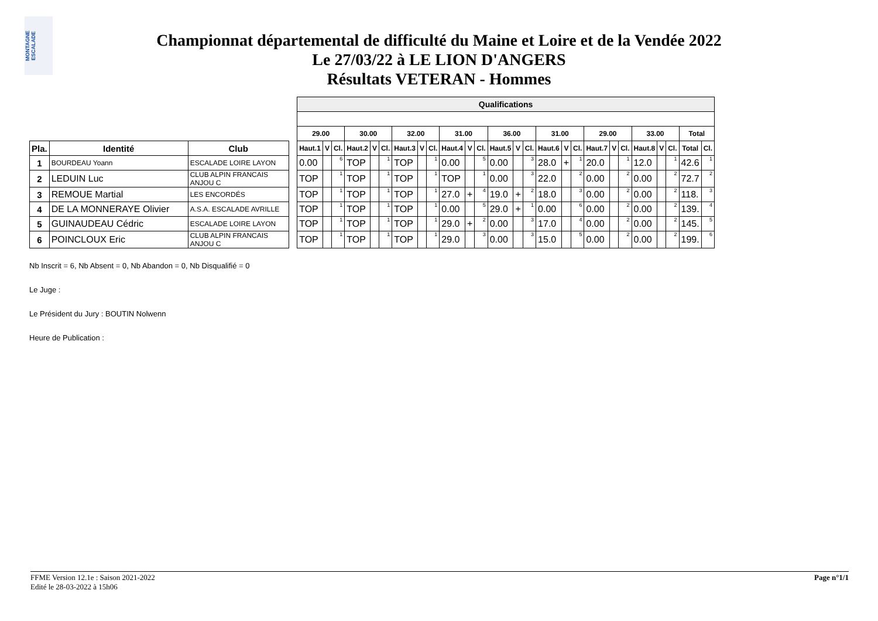MONTAGNE ESCALADE
Championnat départemental de difficulté du Maine et Loire et de la Vendée 2022
Le 27/03/22 à LE LION D'ANGERS
Résultats VETERAN - Hommes
| | | | | Qualifications | | | | | | | | | | | | | | | | | | | | | | | | | |
| | | | | 29.00 | | | 30.00 | | | 32.00 | | | 31.00 | | | 36.00 | | | 31.00 | | | 29.00 | | | 33.00 | | | Total | |
| Pla. | Identité | Club | | Haut.1 | V | Cl. | Haut.2 | V | Cl. | Haut.3 | V | Cl. | Haut.4 | V | Cl. | Haut.5 | V | Cl. | Haut.6 | V | Cl. | Haut.7 | V | Cl. | Haut.8 | V | Cl. | Total | Cl. |
| 1 | BOURDEAU Yoann | ESCALADE LOIRE LAYON | | 0.00 | | 6 | TOP | | 1 | TOP | | 1 | 0.00 | | 5 | 0.00 | | 3 | 28.0 | + | 1 | 20.0 | | 1 | 12.0 | | 1 | 42.6 | 1 |
| 2 | LEDUIN Luc | CLUB ALPIN FRANCAIS ANJOU C | | TOP | | 1 | TOP | | 1 | TOP | | 1 | TOP | | 1 | 0.00 | | 3 | 22.0 | | 2 | 0.00 | | 2 | 0.00 | | 2 | 72.7 | 2 |
| 3 | REMOUE Martial | LES ENCORDÉS | | TOP | | 1 | TOP | | 1 | TOP | | 1 | 27.0 | + | 4 | 19.0 | + | 2 | 18.0 | | 3 | 0.00 | | 2 | 0.00 | | 2 | 118. | 3 |
| 4 | DE LA MONNERAYE Olivier | A.S.A. ESCALADE AVRILLE | | TOP | | 1 | TOP | | 1 | TOP | | 1 | 0.00 | | 5 | 29.0 | + | 1 | 0.00 | | 6 | 0.00 | | 2 | 0.00 | | 2 | 139. | 4 |
| 5 | GUINAUDEAU Cédric | ESCALADE LOIRE LAYON | | TOP | | 1 | TOP | | 1 | TOP | | 1 | 29.0 | + | 2 | 0.00 | | 3 | 17.0 | | 4 | 0.00 | | 2 | 0.00 | | 2 | 145. | 5 |
| 6 | POINCLOUX Eric | CLUB ALPIN FRANCAIS ANJOU C | | TOP | | 1 | TOP | | 1 | TOP | | 1 | 29.0 | | 3 | 0.00 | | 3 | 15.0 | | 5 | 0.00 | | 2 | 0.00 | | 2 | 199. | 6 |
Nb Inscrit = 6, Nb Absent = 0, Nb Abandon = 0, Nb Disqualifié = 0
Le Juge :
Le Président du Jury : BOUTIN Nolwenn
Heure de Publication :
FFME Version 12.1e : Saison 2021-2022
Edité le 28-03-2022 à 15h06
Page n°1/1